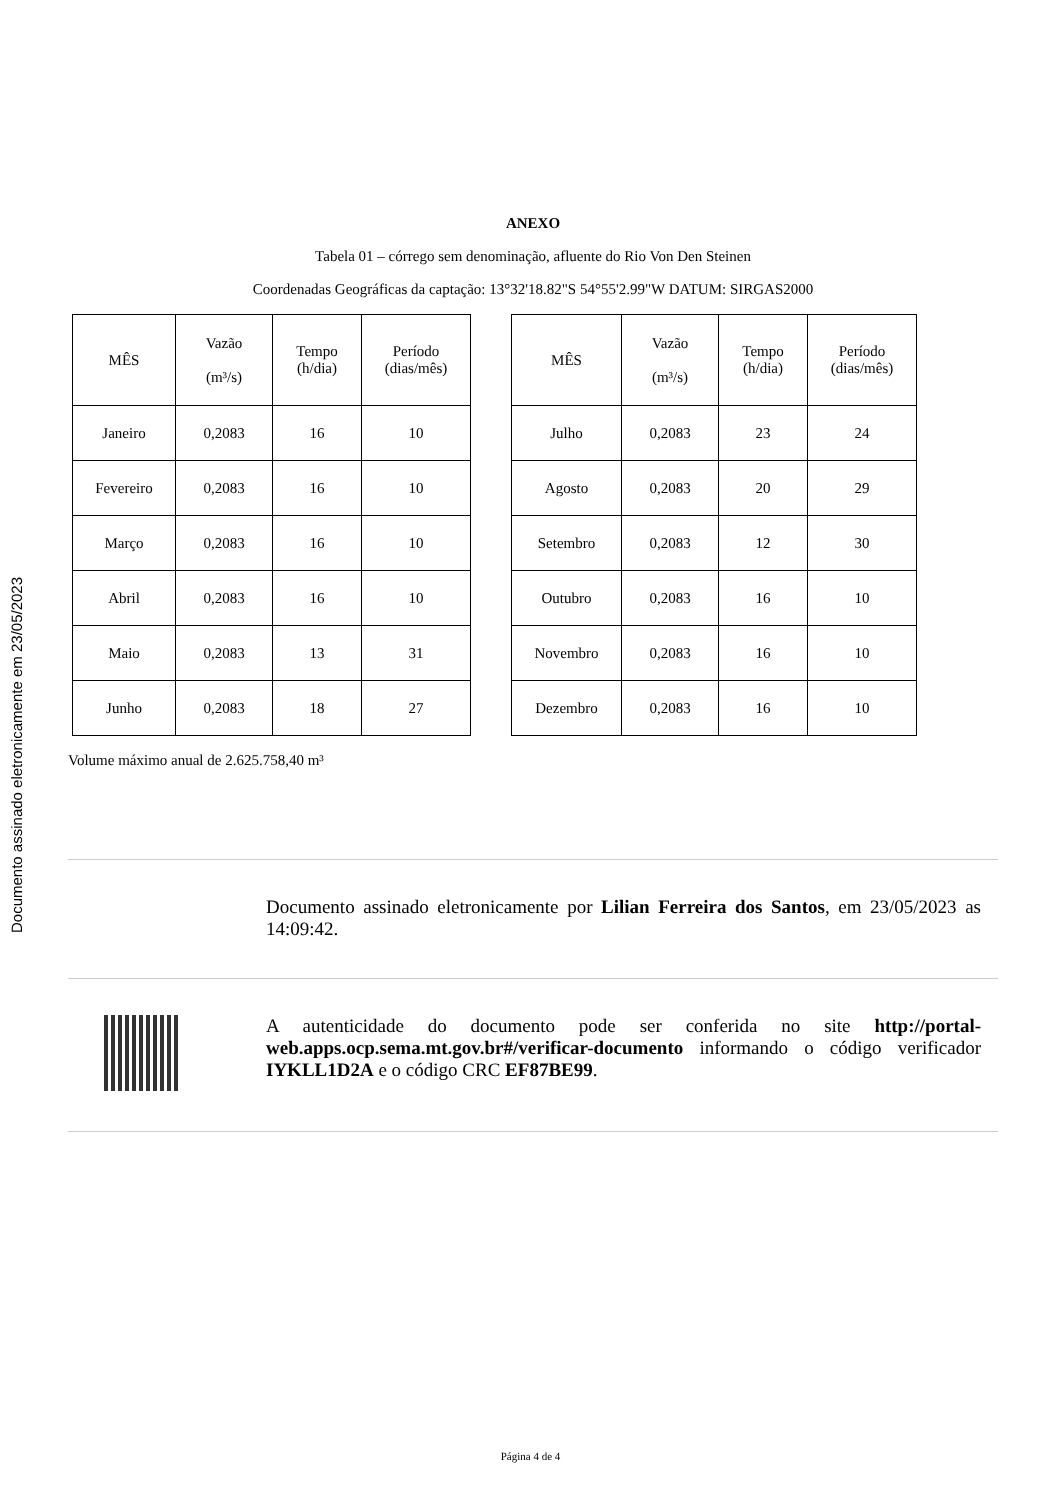Documento assinado eletronicamente em 23/05/2023
ANEXO
Tabela 01 – córrego sem denominação, afluente do Rio Von Den Steinen
Coordenadas Geográficas da captação: 13°32'18.82"S 54°55'2.99"W DATUM: SIRGAS2000
| MÊS | Vazão (m³/s) | Tempo (h/dia) | Período (dias/mês) |
| --- | --- | --- | --- |
| Janeiro | 0,2083 | 16 | 10 |
| Fevereiro | 0,2083 | 16 | 10 |
| Março | 0,2083 | 16 | 10 |
| Abril | 0,2083 | 16 | 10 |
| Maio | 0,2083 | 13 | 31 |
| Junho | 0,2083 | 18 | 27 |
| MÊS | Vazão (m³/s) | Tempo (h/dia) | Período (dias/mês) |
| --- | --- | --- | --- |
| Julho | 0,2083 | 23 | 24 |
| Agosto | 0,2083 | 20 | 29 |
| Setembro | 0,2083 | 12 | 30 |
| Outubro | 0,2083 | 16 | 10 |
| Novembro | 0,2083 | 16 | 10 |
| Dezembro | 0,2083 | 16 | 10 |
Volume máximo anual de 2.625.758,40 m³
Documento assinado eletronicamente por Lilian Ferreira dos Santos, em 23/05/2023 as 14:09:42.
A autenticidade do documento pode ser conferida no site http://portal-web.apps.ocp.sema.mt.gov.br#/verificar-documento informando o código verificador IYKLL1D2A e o código CRC EF87BE99.
Página 4 de 4